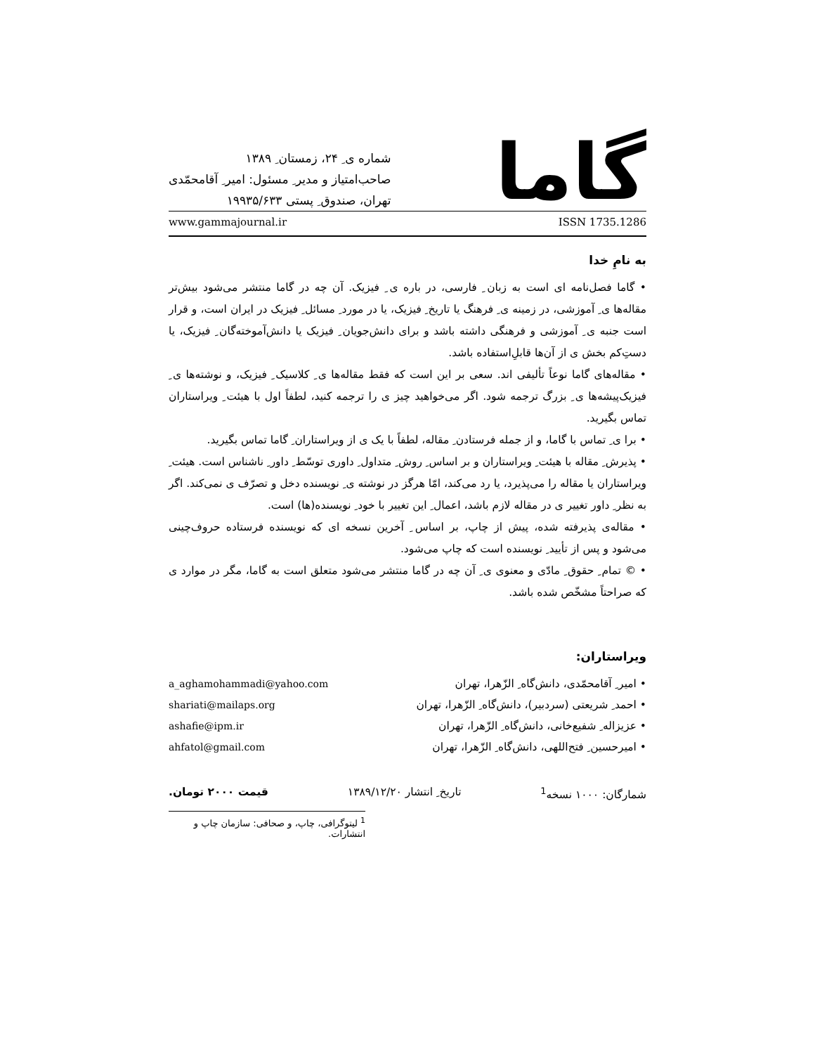گاما
شماره ی ِ ۲۴، زمستان ِ ۱۳۸۹
صاحب‌امتیاز و مدیر ِ مسئول: امیر ِ آقامحمّدی
تهران، صندوق ِ پستی ۱۹۹۳۵/۶۳۳
www.gammajournal.ir ISSN 1735.1286
به نامِ خدا
• گاما فصل‌نامه ای است به زبان ِ فارسی، در باره ی ِ فیزیک. آن چه در گاما منتشر می‌شود بیش‌تر مقاله‌ها ی ِ آموزشی، در زمینه ی ِ فرهنگ یا تاریخ ِ فیزیک، یا در مورد ِ مسائل ِ فیزیک در ایران است، و قرار است جنبه ی ِ آموزشی و فرهنگی داشته باشد و برای دانش‌جویان ِ فیزیک یا دانش‌آموخته‌گان ِ فیزیک، یا دستِ‌کم بخش ی از آن‌ها قابلِ‌استفاده باشد.
• مقاله‌های گاما نوعاً تألیفی اند. سعی بر این است که فقط مقاله‌ها ی ِ کلاسیک ِ فیزیک، و نوشته‌ها ی ِ فیزیک‌پیشه‌ها ی ِ بزرگ ترجمه شود. اگر می‌خواهید چیز ی را ترجمه کنید، لطفاً اول با هیئت ِ ویراستاران تماس بگیرید.
• برا ی ِ تماس با گاما، و از جمله فرستادن ِ مقاله، لطفاً با یک ی از ویراستاران ِ گاما تماس بگیرید.
• پذیرش ِ مقاله با هیئت ِ ویراستاران و بر اساس ِ روش ِ متداول ِ داوری توسّط ِ داور ِ ناشناس است. هیئت ِ ویراستاران یا مقاله را می‌پذیرد، یا رد می‌کند، امّا هرگز در نوشته ی ِ نویسنده دخل و تصرّف ی نمی‌کند. اگر به نظر ِ داور تغییر ی در مقاله لازم باشد، اعمال ِ این تغییر با خود ِ نویسنده(ها) است.
• مقاله‌ی پذیرفته شده، پیش از چاپ، بر اساس ِ آخرین نسخه ای که نویسنده فرستاده حروف‌چینی می‌شود و پس از تأیید ِ نویسنده است که چاپ می‌شود.
• © تمام ِ حقوق ِ مادّی و معنوی ی ِ آن چه در گاما منتشر می‌شود متعلق است به گاما، مگر در موارد ی که صراحتاً مشخّص شده باشد.
ویراستاران:
| • امیر ِ آقامحمّدی، دانش‌گاه ِ الزّهرا، تهران | a_aghamohammadi@yahoo.com |
| • احمد ِ شریعتی (سردبیر)، دانش‌گاه ِ الزّهرا، تهران | shariati@mailaps.org |
| • عزیزاله ِ شفیع‌خانی، دانش‌گاه ِ الزّهرا، تهران | ashafie@ipm.ir |
| • امیرحسین ِ فتح‌اللهی، دانش‌گاه ِ الزّهرا، تهران | ahfatol@gmail.com |
شمارگان: ۱۰۰۰ نسخه<sup>1</sup> تاریخ ِ انتشار ۱۳۸۹/۱۲/۲۰ قیمت ۲۰۰۰ تومان.
<sup>1</sup> لیتوگرافی، چاپ، و صحافی: سازمان چاپ و انتشارات.